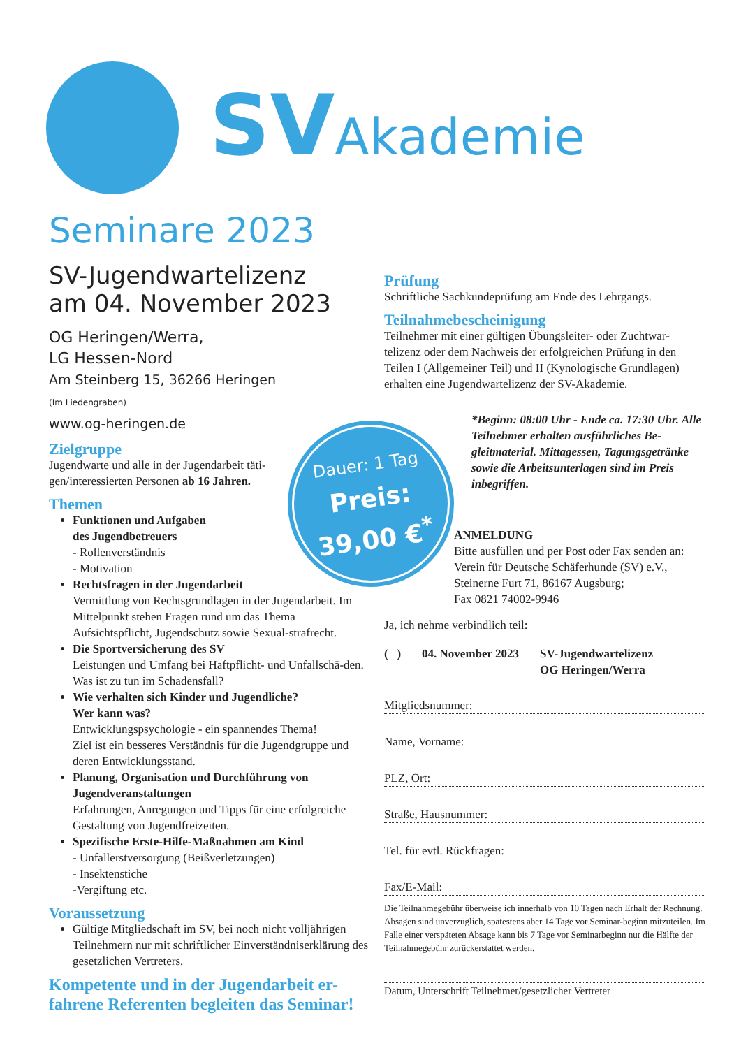SV Akademie
Seminare 2023
SV-Jugendwartelizenz
am 04. November 2023
OG Heringen/Werra,
LG Hessen-Nord
Am Steinberg 15, 36266 Heringen
(Im Liedengraben)
www.og-heringen.de
Zielgruppe
Jugendwarte und alle in der Jugendarbeit täti-
gen/interessierten Personen ab 16 Jahren.
Themen
Funktionen und Aufgaben
des Jugendbetreuers
- Rollenverständnis
- Motivation
Rechtsfragen in der Jugendarbeit
Vermittlung von Rechtsgrundlagen in der Jugendarbeit. Im Mittelpunkt stehen Fragen rund um das Thema Aufsichtspflicht, Jugendschutz sowie Sexual-strafrecht.
Die Sportversicherung des SV
Leistungen und Umfang bei Haftpflicht- und Unfallschä-den. Was ist zu tun im Schadensfall?
Wie verhalten sich Kinder und Jugendliche?
Wer kann was?
Entwicklungspsychologie - ein spannendes Thema!
Ziel ist ein besseres Verständnis für die Jugendgruppe und deren Entwicklungsstand.
Planung, Organisation und Durchführung von Jugendveranstaltungen
Erfahrungen, Anregungen und Tipps für eine erfolgreiche Gestaltung von Jugendfreizeiten.
Spezifische Erste-Hilfe-Maßnahmen am Kind
- Unfallerstversorgung (Beißverletzungen)
- Insektenstiche
-Vergiftung etc.
Voraussetzung
Gültige Mitgliedschaft im SV, bei noch nicht volljährigen Teilnehmern nur mit schriftlicher Einverständniserklärung des gesetzlichen Vertreters.
Kompetente und in der Jugendarbeit er-fahrene Referenten begleiten das Seminar!
Prüfung
Schriftliche Sachkundeprüfung am Ende des Lehrgangs.
Teilnahmebescheinigung
Teilnehmer mit einer gültigen Übungsleiter- oder Zuchtwar-telizenz oder dem Nachweis der erfolgreichen Prüfung in den Teilen I (Allgemeiner Teil) und II (Kynologische Grundlagen) erhalten eine Jugendwartelizenz der SV-Akademie.
*Beginn: 08:00 Uhr - Ende ca. 17:30 Uhr. Alle Teilnehmer erhalten ausführliches Be-gleitmaterial. Mittagessen, Tagungsgetränke sowie die Arbeitsunterlagen sind im Preis inbegriffen.
ANMELDUNG
Bitte ausfüllen und per Post oder Fax senden an:
Verein für Deutsche Schäferhunde (SV) e.V.,
Steinerne Furt 71, 86167 Augsburg;
Fax 0821 74002-9946
Ja, ich nehme verbindlich teil:
( ) 04. November 2023 SV-Jugendwartelizenz
OG Heringen/Werra
Mitgliedsnummer:
Name, Vorname:
PLZ, Ort:
Straße, Hausnummer:
Tel. für evtl. Rückfragen:
Fax/E-Mail:
Die Teilnahmegebühr überweise ich innerhalb von 10 Tagen nach Erhalt der Rechnung. Absagen sind unverzüglich, spätestens aber 14 Tage vor Seminar-beginn mitzuteilen. Im Falle einer verspäteten Absage kann bis 7 Tage vor Seminarbeginn nur die Hälfte der Teilnahmegebühr zurückerstattet werden.
Datum, Unterschrift Teilnehmer/gesetzlicher Vertreter
Dauer: 1 Tag
Preis:
39,00 €<sup>*</sup>